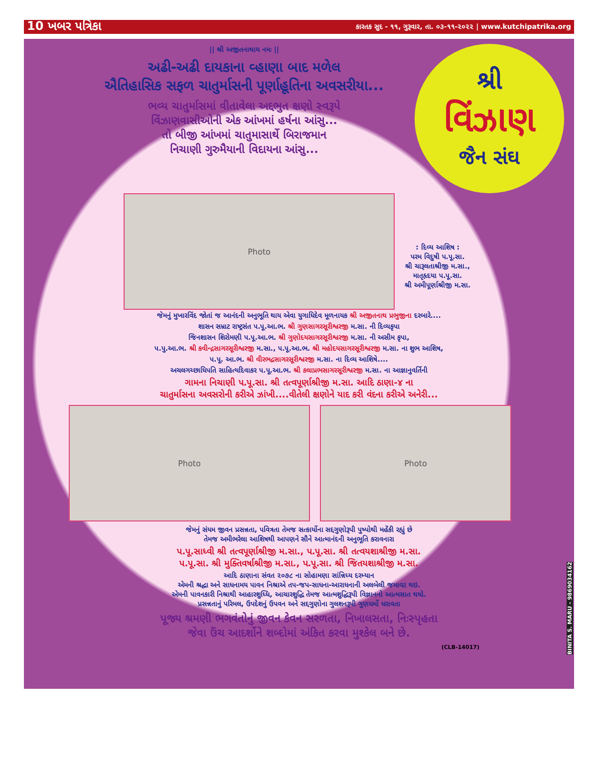10 ખબર પત્રિકા કારતક સુદ - ૧૧, ગુરૂવાર, તા. ૦૩-૧૧-૨૦૨૨ | www.kutchipatrika.org
|| શ્રી અજીતનાથાય નમઃ ||
અઢી-અઢી દાયકાના વ્હાણા બાદ મળેલ
ઐતિહાસિક સફળ ચાતુર્માસની પૂર્ણાહૂતિના અવસરીયા...
ભવ્ય ચાતુર્માસમાં વીતાવેલા અદ્દભુત ક્ષણો સ્વરૂપે
વિંઝાણવાસીઓની એક આંખમાં હર્ષના આંસુ...
તો બીજી આંખમાં ચાતુમાસાર્થે બિરાજમાન
નિચાણી ગુરુમૈયાની વિદાયના આંસુ...
શ્રી
વિંઝાણ
જૈન સંઘ
Photo
: દિવ્ય આશિષ :
પરમ વિદુષી પ.પૂ.સા.
શ્રી ચારૂલતાશ્રીજી મ.સા.,
માતૃહૃદયા પ.પૂ.સા.
શ્રી અમીપૂર્ણાશ્રીજી મ.સા.
જેમનું મુખારવિંદ જોતાં જ આનંદની અનુભૂતિ થાય એવા યુગાધિદેવ મૂળનાયક શ્રી અજીતનાથ પ્રભુજીના દરબારે....
શાસન સમ્રાટ રાષ્ટ્રસંત પ.પૂ.આ.ભ. શ્રી ગુણસાગરસૂરીશ્વરજી મ.સા. ની દિવ્યકૃપા
જિનશાસન શિરોમણી પ.પૂ.આ.ભ. શ્રી ગુણોદયસાગરસૂરીશ્વરજી મ.સા. ની અસીમ કૃપા,
પ.પુ.આ.ભ. શ્રી કવીન્દ્રસાગરસૂરીશ્વરજી મ.સા., પ.પૂ.આ.ભ. શ્રી મહોદયસાગરસૂરીશ્વરજી મ.સા. ના શુભ આશિષ,
પ.પૂ. આ.ભ. શ્રી વીરભદ્રસાગરસૂરીશ્વરજી મ.સા. ના દિવ્ય આશિષે....
અચલગચ્છાધિપતિ સાહિત્યદિવાકર પ.પૂ.આ.ભ. શ્રી કલાપ્રભસાગરસૂરીશ્વરજી મ.સા. ના આજ્ઞાનુવર્તિની
ગામના નિચાણી પ.પૂ.સા. શ્રી તત્વપૂર્ણાશ્રીજી મ.સા. આદિ ઠાણા-૪ ના
ચાતુર્માસના અવસરોની કરીએ ઝાંખી....વીતેલી ક્ષણોને યાદ કરી વંદના કરીએ અનેરી...
Photo Photo
જેમનું સંયમ જીવન પ્રસન્નતા, પવિત્રતા તેમજ સત્કાર્યોના સદ્દગુણોરૂપી પુષ્પોથી મહેંકી રહ્યું છે
તેમજ અમીભરેલા આશિષથી આપણને સૌને આત્માનંદની અનુભૂતિ કરાવનારા
પ.પૂ.સાધ્વી શ્રી તત્વપૂર્ણાશ્રીજી મ.સા., પ.પૂ.સા. શ્રી તત્વયશાશ્રીજી મ.સા.
પ.પૂ.સા. શ્રી મુક્તિવર્ષાશ્રીજી મ.સા., પ.પૂ.સા. શ્રી જિતયશાશ્રીજી મ.સા.
આદિ ઠાણાના સંવત ૨૦૭૮ ના સોહામણા સાંન્નિધ્ય દરમ્યાન
એમની શ્રદ્ધા અને સાધનામય પાવન નિશ્રાએ તપ-જપ-સાધના-આરાધનાની અલબેલી જમાવટ થઇ.
એમની પાવનકારી નિશ્રાથી આહારશુધ્ધિ, આચારશુદ્ધિ તેમજ આત્મશુદ્ધિરૂપી વિજ્ઞાનનો આત્મસાત થયો.
પ્રસન્નતાનું પરિમલ, ઉપદેશનું ઉપવન અને સદ્દગુણોના ગુલશનરૂપી ગુણધર્મો ધરાવતા
પૂજ્ય શ્રમણી ભગવંતોનું જીવન કેવન સરળતા, નિખાલસતા, નિઃસ્પૃહતા
જેવા ઉંચ આદર્શોને શબ્દોમાં અંકિત કરવા મુશ્કેલ બને છે.
(CLB-14017)
BINITA S. MARU - 9869034162